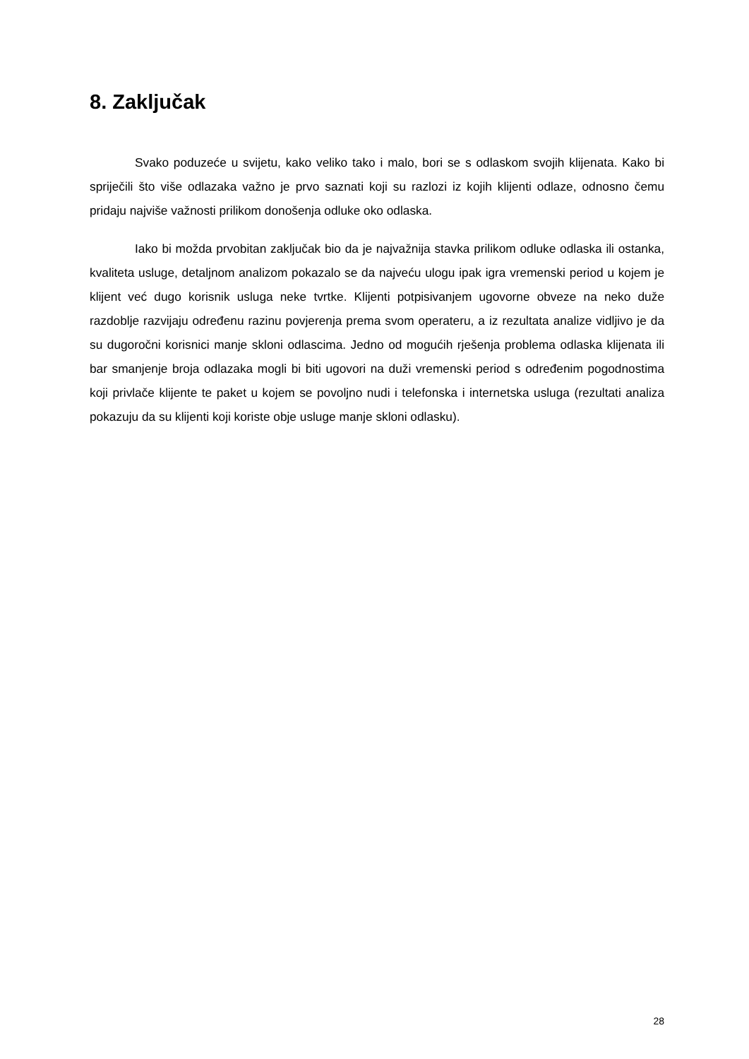8. Zaključak
Svako poduzeće u svijetu, kako veliko tako i malo, bori se s odlaskom svojih klijenata. Kako bi spriječili što više odlazaka važno je prvo saznati koji su razlozi iz kojih klijenti odlaze, odnosno čemu pridaju najviše važnosti prilikom donošenja odluke oko odlaska.
Iako bi možda prvobitan zaključak bio da je najvažnija stavka prilikom odluke odlaska ili ostanka, kvaliteta usluge, detaljnom analizom pokazalo se da najveću ulogu ipak igra vremenski period u kojem je klijent već dugo korisnik usluga neke tvrtke. Klijenti potpisivanjem ugovorne obveze na neko duže razdoblje razvijaju određenu razinu povjerenja prema svom operateru, a iz rezultata analize vidljivo je da su dugoročni korisnici manje skloni odlascima. Jedno od mogućih rješenja problema odlaska klijenata ili bar smanjenje broja odlazaka mogli bi biti ugovori na duži vremenski period s određenim pogodnostima koji privlače klijente te paket u kojem se povoljno nudi i telefonska i internetska usluga (rezultati analiza pokazuju da su klijenti koji koriste obje usluge manje skloni odlasku).
28